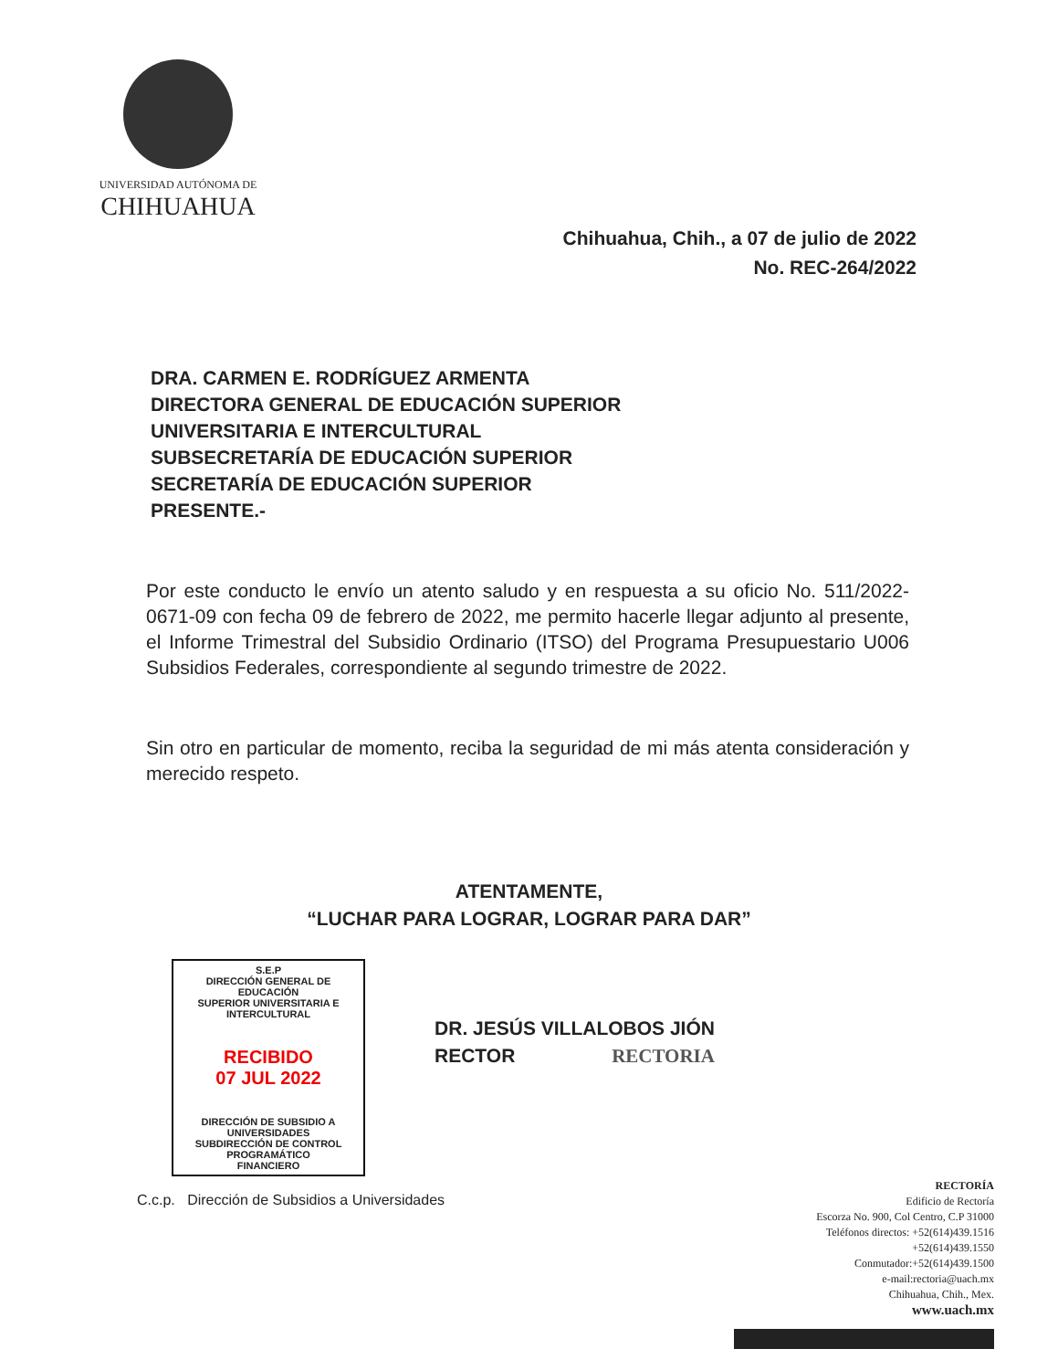UNIVERSIDAD AUTÓNOMA DE
CHIHUAHUA
Chihuahua, Chih., a 07 de julio de 2022
No. REC-264/2022
DRA. CARMEN E. RODRÍGUEZ ARMENTA
DIRECTORA GENERAL DE EDUCACIÓN SUPERIOR
UNIVERSITARIA E INTERCULTURAL
SUBSECRETARÍA DE EDUCACIÓN SUPERIOR
SECRETARÍA DE EDUCACIÓN SUPERIOR
PRESENTE.-
Por este conducto le envío un atento saludo y en respuesta a su oficio No. 511/2022-0671-09 con fecha 09 de febrero de 2022, me permito hacerle llegar adjunto al presente, el Informe Trimestral del Subsidio Ordinario (ITSO) del Programa Presupuestario U006 Subsidios Federales, correspondiente al segundo trimestre de 2022.
Sin otro en particular de momento, reciba la seguridad de mi más atenta consideración y merecido respeto.
ATENTAMENTE,
“LUCHAR PARA LOGRAR, LOGRAR PARA DAR”
DR. JESÚS VILLALOBOS JIÓN
RECTOR RECTORIA
S.E.P
DIRECCIÓN GENERAL DE EDUCACIÓN
SUPERIOR UNIVERSITARIA E INTERCULTURAL
RECIBIDO
07 JUL 2022
DIRECCIÓN DE SUBSIDIO A UNIVERSIDADES
SUBDIRECCIÓN DE CONTROL PROGRAMÁTICO
FINANCIERO
C.c.p. Dirección de Subsidios a Universidades
RECTORÍA
Edificio de Rectoría
Escorza No. 900, Col Centro, C.P 31000
Teléfonos directos: +52(614)439.1516
+52(614)439.1550
Conmutador:+52(614)439.1500
e-mail:rectoria@uach.mx
Chihuahua, Chih., Mex.
www.uach.mx